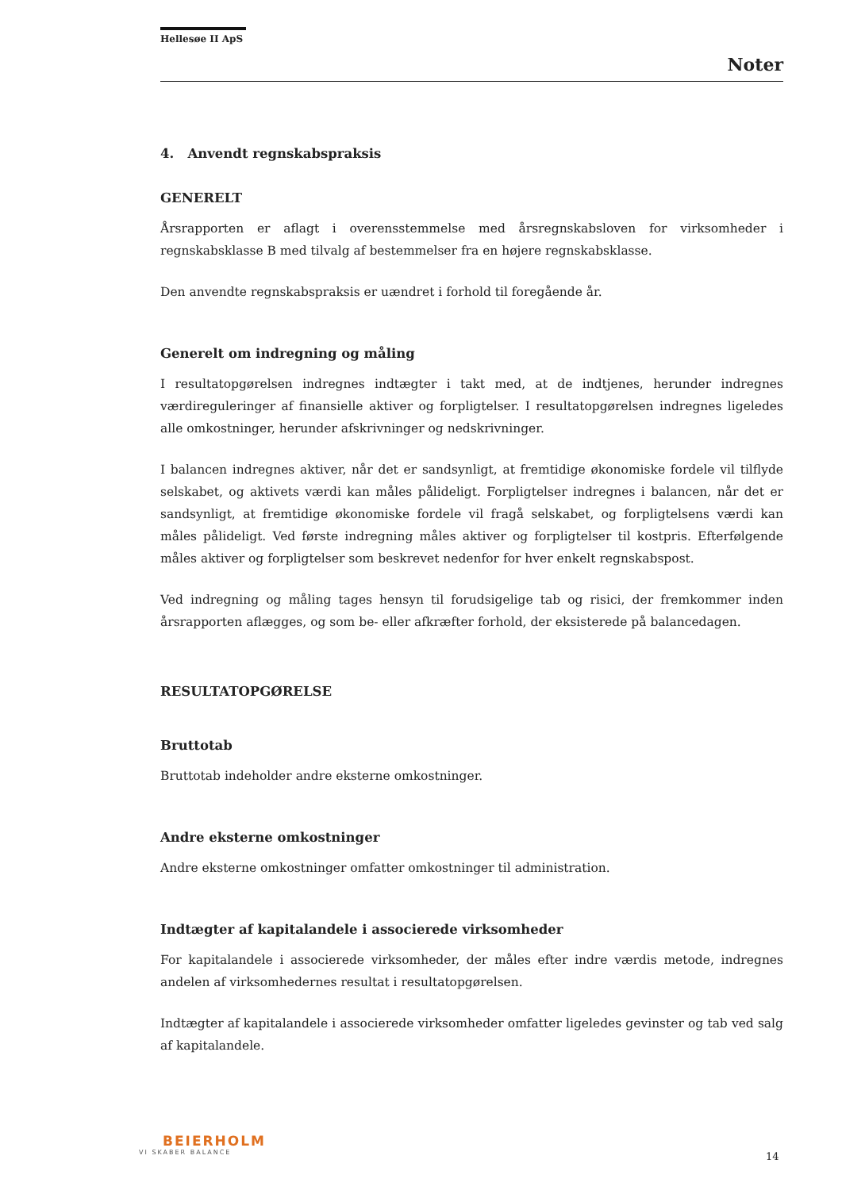Hellesøe II ApS
Noter
4. Anvendt regnskabspraksis
GENERELT
Årsrapporten er aflagt i overensstemmelse med årsregnskabsloven for virksomheder i regnskabsklasse B med tilvalg af bestemmelser fra en højere regnskabsklasse.
Den anvendte regnskabspraksis er uændret i forhold til foregående år.
Generelt om indregning og måling
I resultatopgørelsen indregnes indtægter i takt med, at de indtjenes, herunder indregnes værdireguleringer af finansielle aktiver og forpligtelser. I resultatopgørelsen indregnes ligeledes alle omkostninger, herunder afskrivninger og nedskrivninger.
I balancen indregnes aktiver, når det er sandsynligt, at fremtidige økonomiske fordele vil tilflyde selskabet, og aktivets værdi kan måles pålideligt. Forpligtelser indregnes i balancen, når det er sandsynligt, at fremtidige økonomiske fordele vil fragå selskabet, og forpligtelsens værdi kan måles pålideligt. Ved første indregning måles aktiver og forpligtelser til kostpris. Efterfølgende måles aktiver og forpligtelser som beskrevet nedenfor for hver enkelt regnskabspost.
Ved indregning og måling tages hensyn til forudsigelige tab og risici, der fremkommer inden årsrapporten aflægges, og som be- eller afkræfter forhold, der eksisterede på balancedagen.
RESULTATOPGØRELSE
Bruttotab
Bruttotab indeholder andre eksterne omkostninger.
Andre eksterne omkostninger
Andre eksterne omkostninger omfatter omkostninger til administration.
Indtægter af kapitalandele i associerede virksomheder
For kapitalandele i associerede virksomheder, der måles efter indre værdis metode, indregnes andelen af virksomhedernes resultat i resultatopgørelsen.
Indtægter af kapitalandele i associerede virksomheder omfatter ligeledes gevinster og tab ved salg af kapitalandele.
BEIERHOLM
VI SKABER BALANCE
14